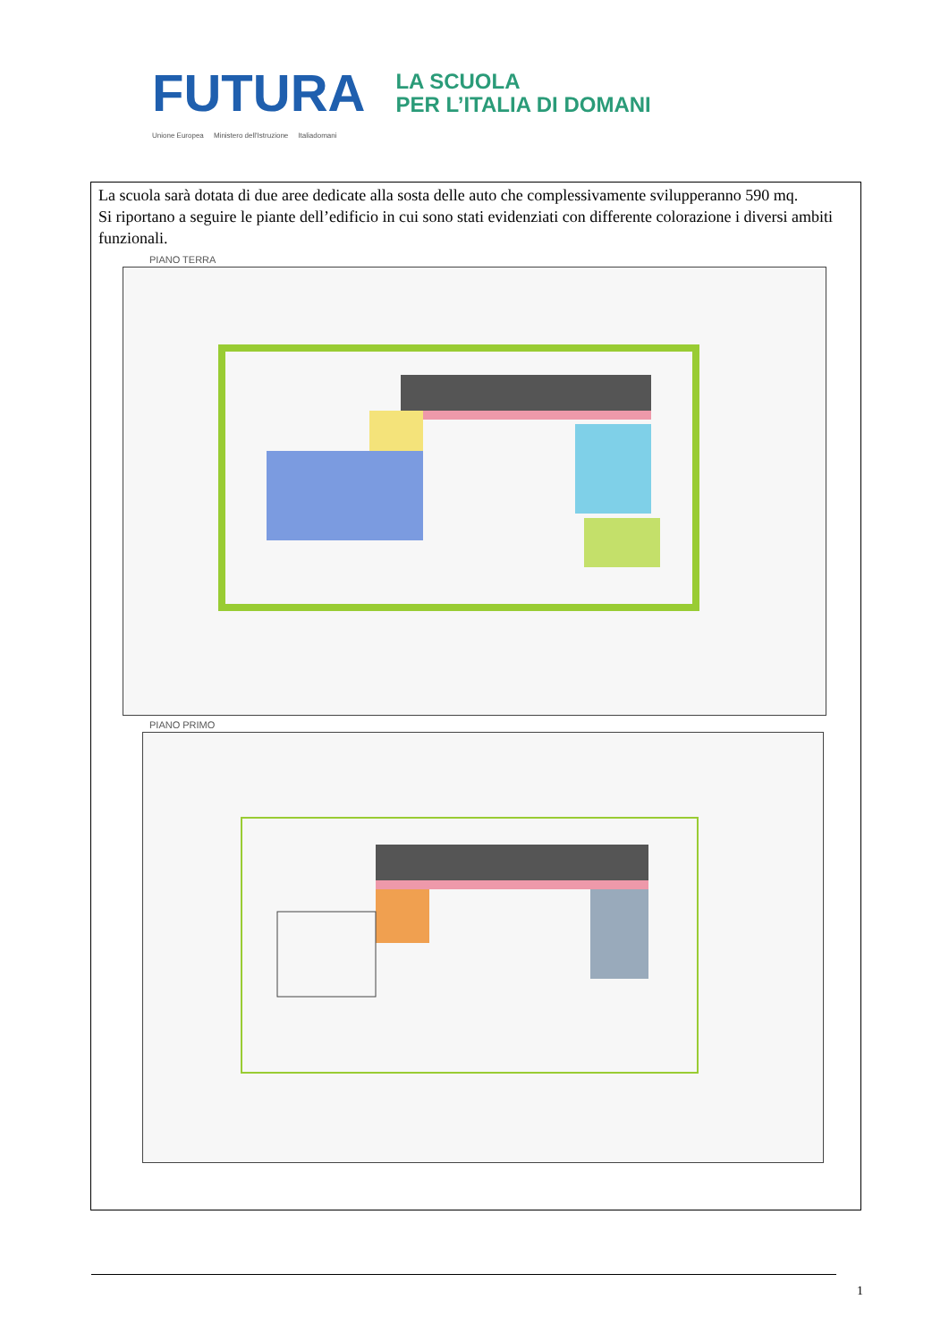FUTURA LA SCUOLA
PER L’ITALIA DI DOMANI
Unione Europea Ministero dell'Istruzione Italiadomani
La scuola sarà dotata di due aree dedicate alla sosta delle auto che complessivamente svilupperanno 590 mq.
Si riportano a seguire le piante dell’edificio in cui sono stati evidenziati con differente colorazione i diversi ambiti funzionali.
PIANO TERRA
PIANO PRIMO
1